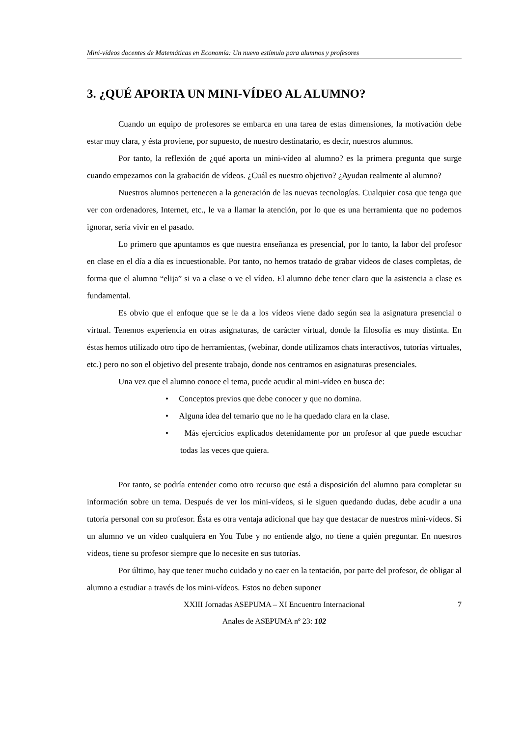Mini-vídeos docentes de Matemáticas en Economía: Un nuevo estímulo para alumnos y profesores
3. ¿QUÉ APORTA UN MINI-VÍDEO AL ALUMNO?
Cuando un equipo de profesores se embarca en una tarea de estas dimensiones, la motivación debe estar muy clara, y ésta proviene, por supuesto, de nuestro destinatario, es decir, nuestros alumnos.
Por tanto, la reflexión de ¿qué aporta un mini-vídeo al alumno? es la primera pregunta que surge cuando empezamos con la grabación de vídeos. ¿Cuál es nuestro objetivo? ¿Ayudan realmente al alumno?
Nuestros alumnos pertenecen a la generación de las nuevas tecnologías. Cualquier cosa que tenga que ver con ordenadores, Internet, etc., le va a llamar la atención, por lo que es una herramienta que no podemos ignorar, sería vivir en el pasado.
Lo primero que apuntamos es que nuestra enseñanza es presencial, por lo tanto, la labor del profesor en clase en el día a día es incuestionable. Por tanto, no hemos tratado de grabar videos de clases completas, de forma que el alumno “elija” si va a clase o ve el vídeo. El alumno debe tener claro que la asistencia a clase es fundamental.
Es obvio que el enfoque que se le da a los vídeos viene dado según sea la asignatura presencial o virtual. Tenemos experiencia en otras asignaturas, de carácter virtual, donde la filosofía es muy distinta. En éstas hemos utilizado otro tipo de herramientas, (webinar, donde utilizamos chats interactivos, tutorías virtuales, etc.) pero no son el objetivo del presente trabajo, donde nos centramos en asignaturas presenciales.
Una vez que el alumno conoce el tema, puede acudir al mini-vídeo en busca de:
• Conceptos previos que debe conocer y que no domina.
• Alguna idea del temario que no le ha quedado clara en la clase.
• Más ejercicios explicados detenidamente por un profesor al que puede escuchar todas las veces que quiera.
Por tanto, se podría entender como otro recurso que está a disposición del alumno para completar su información sobre un tema. Después de ver los mini-vídeos, si le siguen quedando dudas, debe acudir a una tutoría personal con su profesor. Ésta es otra ventaja adicional que hay que destacar de nuestros mini-vídeos. Si un alumno ve un vídeo cualquiera en You Tube y no entiende algo, no tiene a quién preguntar. En nuestros videos, tiene su profesor siempre que lo necesite en sus tutorías.
Por último, hay que tener mucho cuidado y no caer en la tentación, por parte del profesor, de obligar al alumno a estudiar a través de los mini-vídeos. Estos no deben suponer
XXIII Jornadas ASEPUMA – XI Encuentro Internacional 7
Anales de ASEPUMA nº 23: 102